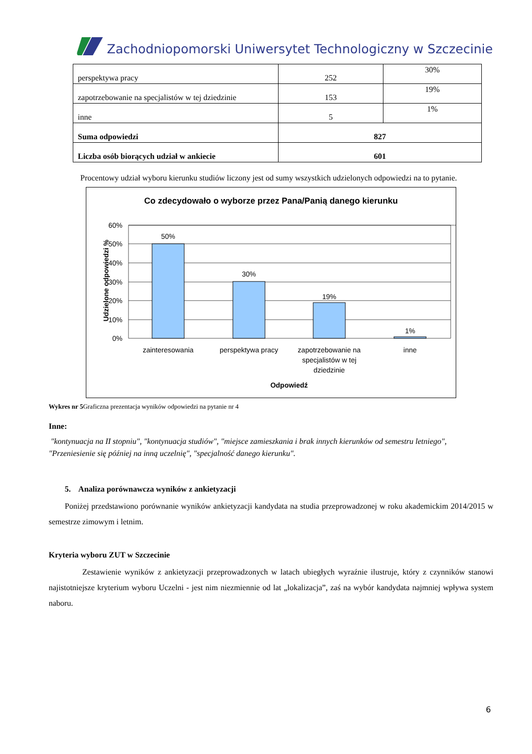Zachodniopomorski Uniwersytet Technologiczny w Szczecinie
| perspektywa pracy | 252 | 30% |
| zapotrzebowanie na specjalistów w tej dziedzinie | 153 | 19% |
| inne | 5 | 1% |
| Suma odpowiedzi | 827 | |
| Liczba osób biorących udział w ankiecie | 601 | |
Procentowy udział wyboru kierunku studiów liczony jest od sumy wszystkich udzielonych odpowiedzi na to pytanie.
Co zdecydowało o wyborze przez Pana/Panią danego kierunku
60%
50%
40%
30%
20%
10%
0%
50%
30%
19%
1%
zainteresowania
perspektywa pracy
zapotrzebowanie na
specjalistów w tej
dziedzinie
inne
Odpowiedź
Udzielone odpowiedzi %
Wykres nr 5 Graficzna prezentacja wyników odpowiedzi na pytanie nr 4
Inne:
"kontynuacja na II stopniu", "kontynuacja studiów", "miejsce zamieszkania i brak innych kierunków od semestru letniego", "Przeniesienie się później na inną uczelnię", "specjalność danego kierunku".
5. Analiza porównawcza wyników z ankietyzacji
Poniżej przedstawiono porównanie wyników ankietyzacji kandydata na studia przeprowadzonej w roku akademickim 2014/2015 w semestrze zimowym i letnim.
Kryteria wyboru ZUT w Szczecinie
Zestawienie wyników z ankietyzacji przeprowadzonych w latach ubiegłych wyraźnie ilustruje, który z czynników stanowi najistotniejsze kryterium wyboru Uczelni - jest nim niezmiennie od lat „lokalizacja”, zaś na wybór kandydata najmniej wpływa system naboru.
6